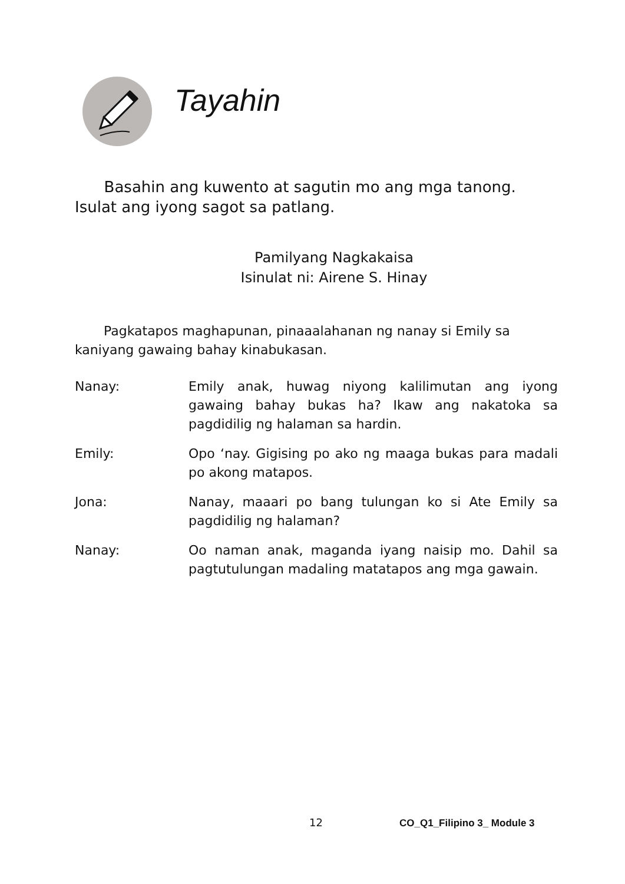Tayahin
Basahin ang kuwento at sagutin mo ang mga tanong. Isulat ang iyong sagot sa patlang.
Pamilyang Nagkakaisa
Isinulat ni: Airene S. Hinay
Pagkatapos maghapunan, pinaaalahanan ng nanay si Emily sa kaniyang gawaing bahay kinabukasan.
Nanay: Emily anak, huwag niyong kalilimutan ang iyong gawaing bahay bukas ha? Ikaw ang nakatoka sa pagdidilig ng halaman sa hardin.
Emily: Opo ‘nay. Gigising po ako ng maaga bukas para madali po akong matapos.
Jona: Nanay, maaari po bang tulungan ko si Ate Emily sa pagdidilig ng halaman?
Nanay: Oo naman anak, maganda iyang naisip mo. Dahil sa pagtutulungan madaling matatapos ang mga gawain.
12 CO_Q1_Filipino 3_ Module 3